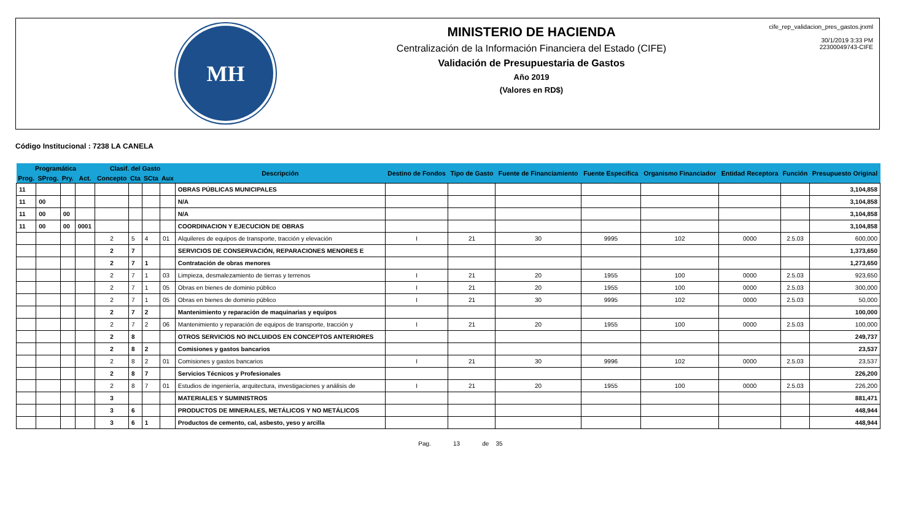MH
MINISTERIO DE HACIENDA
Centralización de la Información Financiera del Estado (CIFE)
Validación de Presupuestaria de Gastos
Año 2019
(Valores en RD$)
cife_rep_validacion_pres_gastos.jrxml
30/1/2019 3:33 PM
22300049743-CIFE
Código Institucional : 7238 LA CANELA
| Programática | | | | Clasif. del Gasto | | | | Descripción | Destino de Fondos | Tipo de Gasto | Fuente de Financiamiento | Fuente Especifica | Organismo Financiador | Entidad Receptora | Función | Presupuesto Original |
| --- | --- | --- | --- | --- | --- | --- | --- | --- | --- | --- | --- | --- | --- | --- | --- | --- |
| Prog. | SProg. | Pry. | Act. | Concepto | Cta | SCta | Aux | | | | | | | | | |
| 11 | | | | | | | | OBRAS PÚBLICAS MUNICIPALES | | | | | | | | 3,104,858 |
| 11 | 00 | | | | | | | N/A | | | | | | | | 3,104,858 |
| 11 | 00 | 00 | | | | | | N/A | | | | | | | | 3,104,858 |
| 11 | 00 | 00 | 0001 | | | | | COORDINACION Y EJECUCION DE OBRAS | | | | | | | | 3,104,858 |
| | | | | 2 | 5 | 4 | 01 | Alquileres de equipos de transporte, tracción y elevación | I | 21 | 30 | 9995 | 102 | 0000 | 2.5.03 | 600,000 |
| | | | | 2 | 7 | | | SERVICIOS DE CONSERVACIÓN, REPARACIONES MENORES E | | | | | | | | 1,373,650 |
| | | | | 2 | 7 | 1 | | Contratación de obras menores | | | | | | | | 1,273,650 |
| | | | | 2 | 7 | 1 | 03 | Limpieza, desmalezamiento de tierras y terrenos | I | 21 | 20 | 1955 | 100 | 0000 | 2.5.03 | 923,650 |
| | | | | 2 | 7 | 1 | 05 | Obras en bienes de dominio público | I | 21 | 20 | 1955 | 100 | 0000 | 2.5.03 | 300,000 |
| | | | | 2 | 7 | 1 | 05 | Obras en bienes de dominio público | I | 21 | 30 | 9995 | 102 | 0000 | 2.5.03 | 50,000 |
| | | | | 2 | 7 | 2 | | Mantenimiento y reparación de maquinarias y equipos | | | | | | | | 100,000 |
| | | | | 2 | 7 | 2 | 06 | Mantenimiento y reparación de equipos de transporte, tracción y | I | 21 | 20 | 1955 | 100 | 0000 | 2.5.03 | 100,000 |
| | | | | 2 | 8 | | | OTROS SERVICIOS NO INCLUIDOS EN CONCEPTOS ANTERIORES | | | | | | | | 249,737 |
| | | | | 2 | 8 | 2 | | Comisiones y gastos bancarios | | | | | | | | 23,537 |
| | | | | 2 | 8 | 2 | 01 | Comisiones y gastos bancarios | I | 21 | 30 | 9996 | 102 | 0000 | 2.5.03 | 23,537 |
| | | | | 2 | 8 | 7 | | Servicios Técnicos y Profesionales | | | | | | | | 226,200 |
| | | | | 2 | 8 | 7 | 01 | Estudios de ingeniería, arquitectura, investigaciones y análisis de | I | 21 | 20 | 1955 | 100 | 0000 | 2.5.03 | 226,200 |
| | | | | 3 | | | | MATERIALES Y SUMINISTROS | | | | | | | | 881,471 |
| | | | | 3 | 6 | | | PRODUCTOS DE MINERALES, METÁLICOS Y NO METÁLICOS | | | | | | | | 448,944 |
| | | | | 3 | 6 | 1 | | Productos de cemento, cal, asbesto, yeso y arcilla | | | | | | | | 448,944 |
Pag. 13 de 35